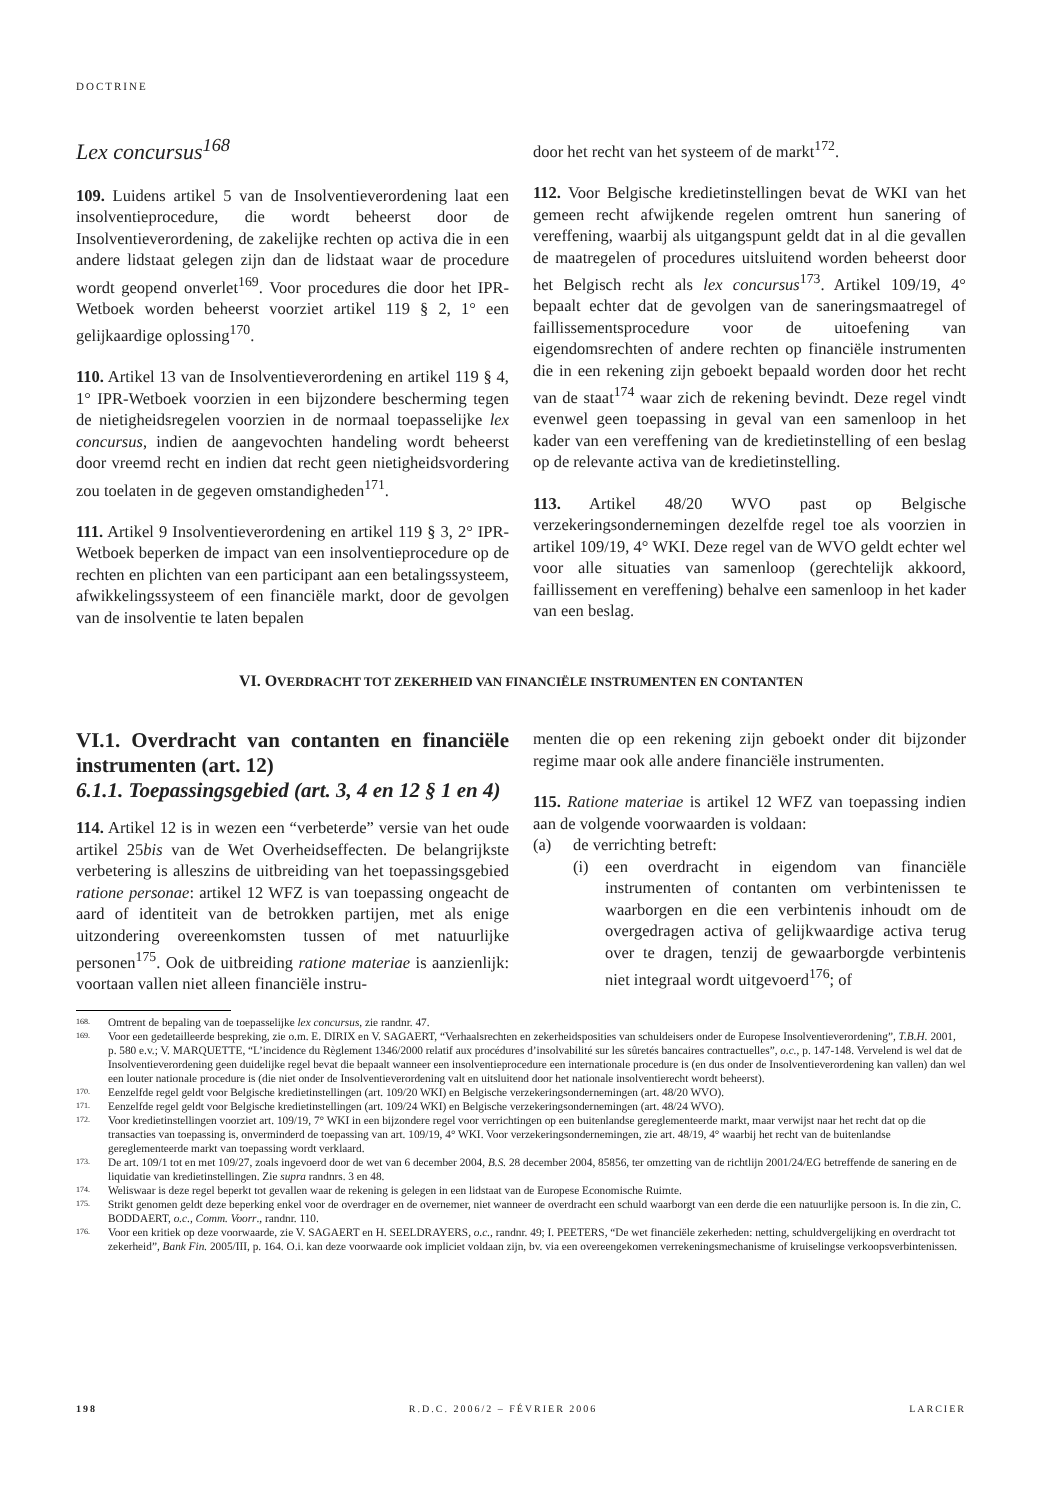DOCTRINE
Lex concursus<sup>168</sup>
109. Luidens artikel 5 van de Insolventieverordening laat een insolventieprocedure, die wordt beheerst door de Insolventieverordening, de zakelijke rechten op activa die in een andere lidstaat gelegen zijn dan de lidstaat waar de procedure wordt geopend onverlet<sup>169</sup>. Voor procedures die door het IPR-Wetboek worden beheerst voorziet artikel 119 § 2, 1° een gelijkaardige oplossing<sup>170</sup>.
110. Artikel 13 van de Insolventieverordening en artikel 119 § 4, 1° IPR-Wetboek voorzien in een bijzondere bescherming tegen de nietigheidsregelen voorzien in de normaal toepasselijke lex concursus, indien de aangevochten handeling wordt beheerst door vreemd recht en indien dat recht geen nietigheidsvordering zou toelaten in de gegeven omstandigheden<sup>171</sup>.
111. Artikel 9 Insolventieverordening en artikel 119 § 3, 2° IPR-Wetboek beperken de impact van een insolventieprocedure op de rechten en plichten van een participant aan een betalingssysteem, afwikkelingssysteem of een financiële markt, door de gevolgen van de insolventie te laten bepalen
door het recht van het systeem of de markt<sup>172</sup>.
112. Voor Belgische kredietinstellingen bevat de WKI van het gemeen recht afwijkende regelen omtrent hun sanering of vereffening, waarbij als uitgangspunt geldt dat in al die gevallen de maatregelen of procedures uitsluitend worden beheerst door het Belgisch recht als lex concursus<sup>173</sup>. Artikel 109/19, 4° bepaalt echter dat de gevolgen van de saneringsmaatregel of faillissementsprocedure voor de uitoefening van eigendomsrechten of andere rechten op financiële instrumenten die in een rekening zijn geboekt bepaald worden door het recht van de staat<sup>174</sup> waar zich de rekening bevindt. Deze regel vindt evenwel geen toepassing in geval van een samenloop in het kader van een vereffening van de kredietinstelling of een beslag op de relevante activa van de kredietinstelling.
113. Artikel 48/20 WVO past op Belgische verzekeringsondernemingen dezelfde regel toe als voorzien in artikel 109/19, 4° WKI. Deze regel van de WVO geldt echter wel voor alle situaties van samenloop (gerechtelijk akkoord, faillissement en vereffening) behalve een samenloop in het kader van een beslag.
VI. OVERDRACHT TOT ZEKERHEID VAN FINANCIËLE INSTRUMENTEN EN CONTANTEN
VI.1. Overdracht van contanten en financiële instrumenten (art. 12)
6.1.1. Toepassingsgebied (art. 3, 4 en 12 § 1 en 4)
114. Artikel 12 is in wezen een “verbeterde” versie van het oude artikel 25bis van de Wet Overheidseffecten. De belangrijkste verbetering is alleszins de uitbreiding van het toepassingsgebied ratione personae: artikel 12 WFZ is van toepassing ongeacht de aard of identiteit van de betrokken partijen, met als enige uitzondering overeenkomsten tussen of met natuurlijke personen<sup>175</sup>. Ook de uitbreiding ratione materiae is aanzienlijk: voortaan vallen niet alleen financiële instru-
menten die op een rekening zijn geboekt onder dit bijzonder regime maar ook alle andere financiële instrumenten.
115. Ratione materiae is artikel 12 WFZ van toepassing indien aan de volgende voorwaarden is voldaan:
(a) de verrichting betreft:
(i) een overdracht in eigendom van financiële instrumenten of contanten om verbintenissen te waarborgen en die een verbintenis inhoudt om de overgedragen activa of gelijkwaardige activa terug over te dragen, tenzij de gewaarborgde verbintenis niet integraal wordt uitgevoerd<sup>176</sup>; of
168. Omtrent de bepaling van de toepasselijke lex concursus, zie randnr. 47.
169. Voor een gedetailleerde bespreking, zie o.m. E. DIRIX en V. SAGAERT, “Verhaalsrechten en zekerheidsposities van schuldeisers onder de Europese Insolventieverordening”, T.B.H. 2001, p. 580 e.v.; V. MARQUETTE, “L’incidence du Règlement 1346/2000 relatif aux procédures d’insolvabilité sur les sûretés bancaires contractuelles”, o.c., p. 147-148. Vervelend is wel dat de Insolventieverordening geen duidelijke regel bevat die bepaalt wanneer een insolventieprocedure een internationale procedure is (en dus onder de Insolventieverordening kan vallen) dan wel een louter nationale procedure is (die niet onder de Insolventieverordening valt en uitsluitend door het nationale insolventierecht wordt beheerst).
170. Eenzelfde regel geldt voor Belgische kredietinstellingen (art. 109/20 WKI) en Belgische verzekeringsondernemingen (art. 48/20 WVO).
171. Eenzelfde regel geldt voor Belgische kredietinstellingen (art. 109/24 WKI) en Belgische verzekeringsondernemingen (art. 48/24 WVO).
172. Voor kredietinstellingen voorziet art. 109/19, 7° WKI in een bijzondere regel voor verrichtingen op een buitenlandse gereglementeerde markt, maar verwijst naar het recht dat op die transacties van toepassing is, onverminderd de toepassing van art. 109/19, 4° WKI. Voor verzekeringsondernemingen, zie art. 48/19, 4° waarbij het recht van de buitenlandse gereglementeerde markt van toepassing wordt verklaard.
173. De art. 109/1 tot en met 109/27, zoals ingevoerd door de wet van 6 december 2004, B.S. 28 december 2004, 85856, ter omzetting van de richtlijn 2001/24/EG betreffende de sanering en de liquidatie van kredietinstellingen. Zie supra randnrs. 3 en 48.
174. Weliswaar is deze regel beperkt tot gevallen waar de rekening is gelegen in een lidstaat van de Europese Economische Ruimte.
175. Strikt genomen geldt deze beperking enkel voor de overdrager en de overnemer, niet wanneer de overdracht een schuld waarborgt van een derde die een natuurlijke persoon is. In die zin, C. BODDAERT, o.c., Comm. Voorr., randnr. 110.
176. Voor een kritiek op deze voorwaarde, zie V. SAGAERT en H. SEELDRAYERS, o.c., randnr. 49; I. PEETERS, “De wet financiële zekerheden: netting, schuldvergelijking en overdracht tot zekerheid”, Bank Fin. 2005/III, p. 164. O.i. kan deze voorwaarde ook impliciet voldaan zijn, bv. via een overeengekomen verrekeningsmechanisme of kruiselingse verkoopsverbintenissen.
198 R.D.C. 2006/2 – FÉVRIER 2006 LARCIER